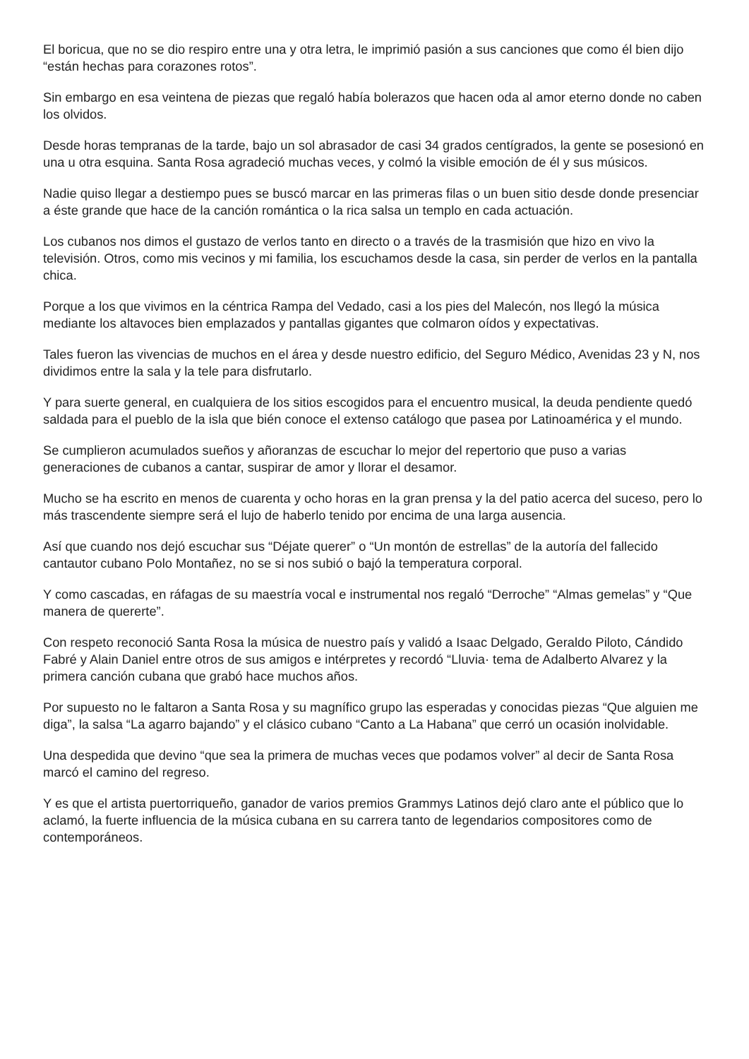El boricua, que no se dio respiro entre una y otra letra, le imprimió pasión a sus canciones que como él bien dijo “están hechas para corazones rotos”.
Sin embargo en esa veintena de piezas que regaló había bolerazos que hacen oda al amor eterno donde no caben los olvidos.
Desde horas tempranas de la tarde, bajo un sol abrasador de casi 34 grados centígrados, la gente se posesionó en una u otra esquina. Santa Rosa agradeció muchas veces, y colmó la visible emoción de él y sus músicos.
Nadie quiso llegar a destiempo pues se buscó marcar en las primeras filas o un buen sitio desde donde presenciar a éste grande que hace de la canción romántica o la rica salsa un templo en cada actuación.
Los cubanos nos dimos el gustazo de verlos tanto en directo o a través de la trasmisión que hizo en vivo la televisión. Otros, como mis vecinos y mi familia, los escuchamos desde la casa, sin perder de verlos en la pantalla chica.
Porque a los que vivimos en la céntrica Rampa del Vedado, casi a los pies del Malecón, nos llegó la música mediante los altavoces bien emplazados y pantallas gigantes que colmaron oídos y expectativas.
Tales fueron las vivencias de muchos en el área y desde nuestro edificio, del Seguro Médico, Avenidas 23 y N, nos dividimos entre la sala y la tele para disfrutarlo.
Y para suerte general, en cualquiera de los sitios escogidos para el encuentro musical, la deuda pendiente quedó saldada para el pueblo de la isla que bién conoce el extenso catálogo que pasea por Latinoamérica y el mundo.
Se cumplieron acumulados sueños y añoranzas de escuchar lo mejor del repertorio que puso a varias generaciones de cubanos a cantar, suspirar de amor y llorar el desamor.
Mucho se ha escrito en menos de cuarenta y ocho horas en la gran prensa y la del patio acerca del suceso, pero lo más trascendente siempre será el lujo de haberlo tenido por encima de una larga ausencia.
Así que cuando nos dejó escuchar sus “Déjate querer” o “Un montón de estrellas” de la autoría del fallecido cantautor cubano Polo Montañez, no se si nos subió o bajó la temperatura corporal.
Y como cascadas, en ráfagas de su maestría vocal e instrumental nos regaló “Derroche” “Almas gemelas” y “Que manera de quererte”.
Con respeto reconoció Santa Rosa la música de nuestro país y validó a Isaac Delgado, Geraldo Piloto, Cándido Fabré y Alain Daniel entre otros de sus amigos e intérpretes y recordó “Lluvia· tema de Adalberto Alvarez y la primera canción cubana que grabó hace muchos años.
Por supuesto no le faltaron a Santa Rosa y su magnífico grupo las esperadas y conocidas piezas “Que alguien me diga”, la salsa “La agarro bajando” y el clásico cubano “Canto a La Habana” que cerró un ocasión inolvidable.
Una despedida que devino “que sea la primera de muchas veces que podamos volver” al decir de Santa Rosa marcó el camino del regreso.
Y es que el artista puertorriqueño, ganador de varios premios Grammys Latinos dejó claro ante el público que lo aclamó, la fuerte influencia de la música cubana en su carrera tanto de legendarios compositores como de contemporáneos.